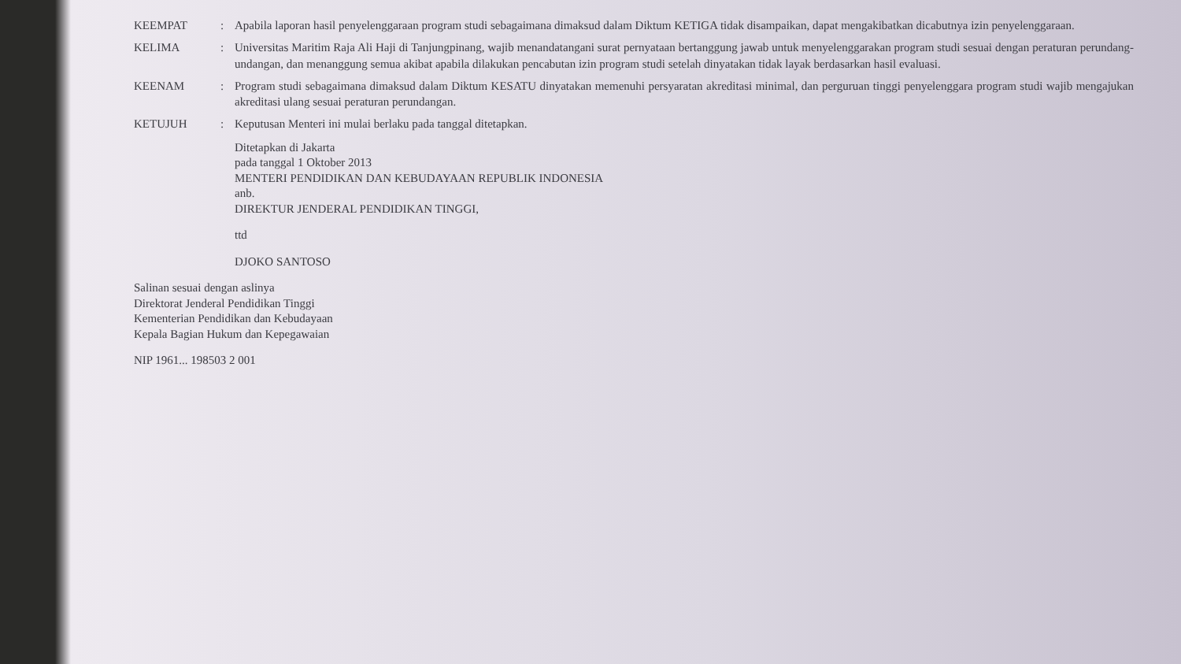KEEMPAT
:
Apabila laporan hasil penyelenggaraan program studi sebagaimana dimaksud dalam Diktum KETIGA tidak disampaikan, dapat mengakibatkan dicabutnya izin penyelenggaraan.
KELIMA
:
Universitas Maritim Raja Ali Haji di Tanjungpinang, wajib menandatangani surat pernyataan bertanggung jawab untuk menyelenggarakan program studi sesuai dengan peraturan perundang-undangan, dan menanggung semua akibat apabila dilakukan pencabutan izin program studi setelah dinyatakan tidak layak berdasarkan hasil evaluasi.
KEENAM
:
Program studi sebagaimana dimaksud dalam Diktum KESATU dinyatakan memenuhi persyaratan akreditasi minimal, dan perguruan tinggi penyelenggara program studi wajib mengajukan akreditasi ulang sesuai peraturan perundangan.
KETUJUH
:
Keputusan Menteri ini mulai berlaku pada tanggal ditetapkan.
Ditetapkan di Jakarta
pada tanggal 1 Oktober 2013
MENTERI PENDIDIKAN DAN KEBUDAYAAN REPUBLIK INDONESIA
anb.
DIREKTUR JENDERAL PENDIDIKAN TINGGI,
ttd
DJOKO SANTOSO
Salinan sesuai dengan aslinya
Direktorat Jenderal Pendidikan Tinggi
Kementerian Pendidikan dan Kebudayaan
Kepala Bagian Hukum dan Kepegawaian
NIP 1961... 198503 2 001